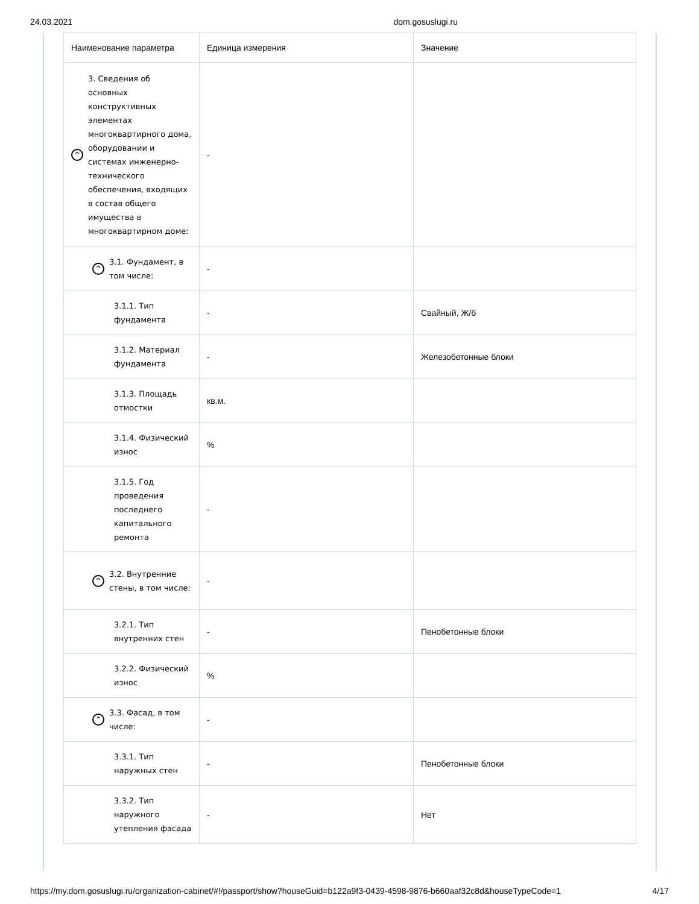24.03.2021 dom.gosuslugi.ru
| Наименование параметра | Единица измерения | Значение |
| --- | --- | --- |
| ^ 3. Сведения об основных конструктивных элементах многоквартирного дома, оборудовании и системах инженерно-технического обеспечения, входящих в состав общего имущества в многоквартирном доме: | - | |
| ^ 3.1. Фундамент, в том числе: | - | |
| 3.1.1. Тип фундамента | - | Свайный, Ж/б |
| 3.1.2. Материал фундамента | - | Железобетонные блоки |
| 3.1.3. Площадь отмостки | кв.м. | |
| 3.1.4. Физический износ | % | |
| 3.1.5. Год проведения последнего капитального ремонта | - | |
| ^ 3.2. Внутренние стены, в том числе: | - | |
| 3.2.1. Тип внутренних стен | - | Пенобетонные блоки |
| 3.2.2. Физический износ | % | |
| ^ 3.3. Фасад, в том числе: | - | |
| 3.3.1. Тип наружных стен | - | Пенобетонные блоки |
| 3.3.2. Тип наружного утепления фасада | - | Нет |
https://my.dom.gosuslugi.ru/organization-cabinet/#!/passport/show?houseGuid=b122a9f3-0439-4598-9876-b660aaf32c8d&houseTypeCode=1 4/17